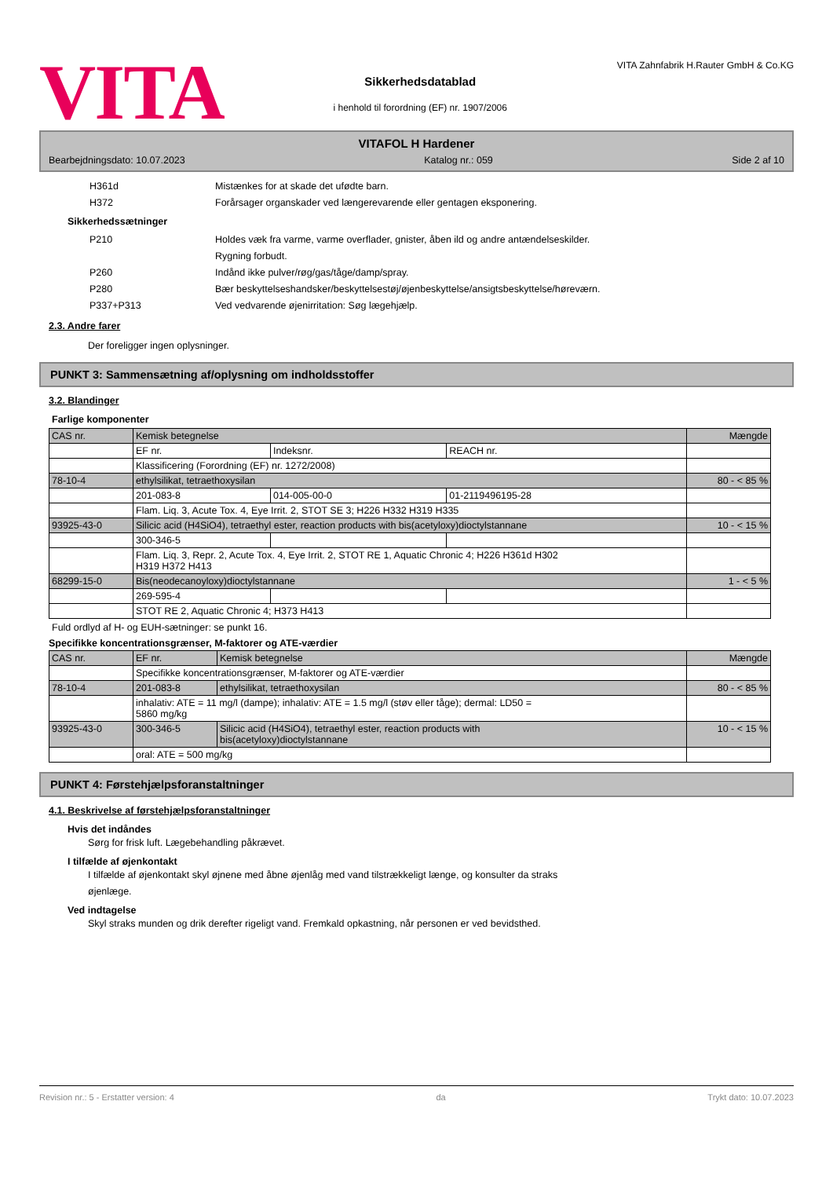VITA
Sikkerhedsdatablad
i henhold til forordning (EF) nr. 1907/2006
VITA Zahnfabrik H.Rauter GmbH & Co.KG
VITAFOL H Hardener
Bearbejdningsdato: 10.07.2023 Katalog nr.: 059 Side 2 af 10
H361d Mistænkes for at skade det ufødte barn.
H372 Forårsager organskader ved længerevarende eller gentagen eksponering.
Sikkerhedssætninger
P210 Holdes væk fra varme, varme overflader, gnister, åben ild og andre antændelseskilder.
Rygning forbudt.
P260 Indånd ikke pulver/røg/gas/tåge/damp/spray.
P280 Bær beskyttelseshandsker/beskyttelsestøj/øjenbeskyttelse/ansigtsbeskyttelse/høreværn.
P337+P313 Ved vedvarende øjenirritation: Søg lægehjælp.
2.3. Andre farer
Der foreligger ingen oplysninger.
PUNKT 3: Sammensætning af/oplysning om indholdsstoffer
3.2. Blandinger
Farlige komponenter
| CAS nr. | Kemisk betegnelse | | | Mængde |
| | EF nr. | Indeksnr. | REACH nr. | |
| | Klassificering (Forordning (EF) nr. 1272/2008) | | | |
| 78-10-4 | ethylsilikat, tetraethoxysilan | | | 80 - < 85 % |
| | 201-083-8 | 014-005-00-0 | 01-2119496195-28 | |
| | Flam. Liq. 3, Acute Tox. 4, Eye Irrit. 2, STOT SE 3; H226 H332 H319 H335 | | | |
| 93925-43-0 | Silicic acid (H4SiO4), tetraethyl ester, reaction products with bis(acetyloxy)dioctylstannane | | | 10 - < 15 % |
| | 300-346-5 | | | |
| | Flam. Liq. 3, Repr. 2, Acute Tox. 4, Eye Irrit. 2, STOT RE 1, Aquatic Chronic 4; H226 H361d H302 H319 H372 H413 | | | |
| 68299-15-0 | Bis(neodecanoyloxy)dioctylstannane | | | 1 - < 5 % |
| | 269-595-4 | | | |
| | STOT RE 2, Aquatic Chronic 4; H373 H413 | | | |
Fuld ordlyd af H- og EUH-sætninger: se punkt 16.
Specifikke koncentrationsgrænser, M-faktorer og ATE-værdier
| CAS nr. | EF nr. | Kemisk betegnelse | Mængde |
| | Specifikke koncentrationsgrænser, M-faktorer og ATE-værdier | | |
| 78-10-4 | 201-083-8 | ethylsilikat, tetraethoxysilan | 80 - < 85 % |
| | inhalativ: ATE = 11 mg/l (dampe); inhalativ: ATE = 1.5 mg/l (støv eller tåge); dermal: LD50 = 5860 mg/kg | | |
| 93925-43-0 | 300-346-5 | Silicic acid (H4SiO4), tetraethyl ester, reaction products with bis(acetyloxy)dioctylstannane | 10 - < 15 % |
| | oral: ATE = 500 mg/kg | | |
PUNKT 4: Førstehjælpsforanstaltninger
4.1. Beskrivelse af førstehjælpsforanstaltninger
Hvis det indåndes
Sørg for frisk luft. Lægebehandling påkrævet.
I tilfælde af øjenkontakt
I tilfælde af øjenkontakt skyl øjnene med åbne øjenlåg med vand tilstrækkeligt længe, og konsulter da straks
øjenlæge.
Ved indtagelse
Skyl straks munden og drik derefter rigeligt vand. Fremkald opkastning, når personen er ved bevidsthed.
Revision nr.: 5 - Erstatter version: 4 da Trykt dato: 10.07.2023